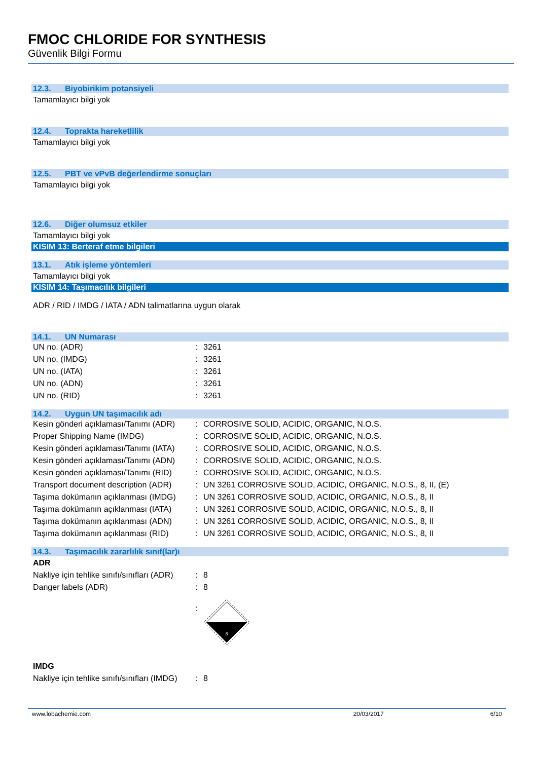FMOC CHLORIDE FOR SYNTHESIS
Güvenlik Bilgi Formu
12.3. Biyobirikim potansiyeli
Tamamlayıcı bilgi yok
12.4. Toprakta hareketlilik
Tamamlayıcı bilgi yok
12.5. PBT ve vPvB değerlendirme sonuçları
Tamamlayıcı bilgi yok
12.6. Diğer olumsuz etkiler
Tamamlayıcı bilgi yok
KISIM 13: Berteraf etme bilgileri
13.1. Atık işleme yöntemleri
Tamamlayıcı bilgi yok
KISIM 14: Taşımacılık bilgileri
ADR / RID / IMDG / IATA / ADN talimatlarına uygun olarak
14.1. UN Numarası
| UN no. (ADR) | : | 3261 |
| UN no. (IMDG) | : | 3261 |
| UN no. (IATA) | : | 3261 |
| UN no. (ADN) | : | 3261 |
| UN no. (RID) | : | 3261 |
14.2. Uygun UN taşımacılık adı
| Kesin gönderi açıklaması/Tanımı (ADR) | : | CORROSIVE SOLID, ACIDIC, ORGANIC, N.O.S. |
| Proper Shipping Name (IMDG) | : | CORROSIVE SOLID, ACIDIC, ORGANIC, N.O.S. |
| Kesin gönderi açıklaması/Tanımı (IATA) | : | CORROSIVE SOLID, ACIDIC, ORGANIC, N.O.S. |
| Kesin gönderi açıklaması/Tanımı (ADN) | : | CORROSIVE SOLID, ACIDIC, ORGANIC, N.O.S. |
| Kesin gönderi açıklaması/Tanımı (RID) | : | CORROSIVE SOLID, ACIDIC, ORGANIC, N.O.S. |
| Transport document description (ADR) | : | UN 3261 CORROSIVE SOLID, ACIDIC, ORGANIC, N.O.S., 8, II, (E) |
| Taşıma dokümanın açıklanması (IMDG) | : | UN 3261 CORROSIVE SOLID, ACIDIC, ORGANIC, N.O.S., 8, II |
| Taşıma dokümanın açıklanması (IATA) | : | UN 3261 CORROSIVE SOLID, ACIDIC, ORGANIC, N.O.S., 8, II |
| Taşıma dokümanın açıklanması (ADN) | : | UN 3261 CORROSIVE SOLID, ACIDIC, ORGANIC, N.O.S., 8, II |
| Taşıma dokümanın açıklanması (RID) | : | UN 3261 CORROSIVE SOLID, ACIDIC, ORGANIC, N.O.S., 8, II |
14.3. Taşımacılık zararlılık sınıf(lar)ı
ADR
| Nakliye için tehlike sınıfı/sınıfları (ADR) | : | 8 |
| Danger labels (ADR) | : | 8 |
| | : | 8 |
IMDG
| Nakliye için tehlike sınıfı/sınıfları (IMDG) | : | 8 |
www.lobachemie.com 20/03/2017 6/10